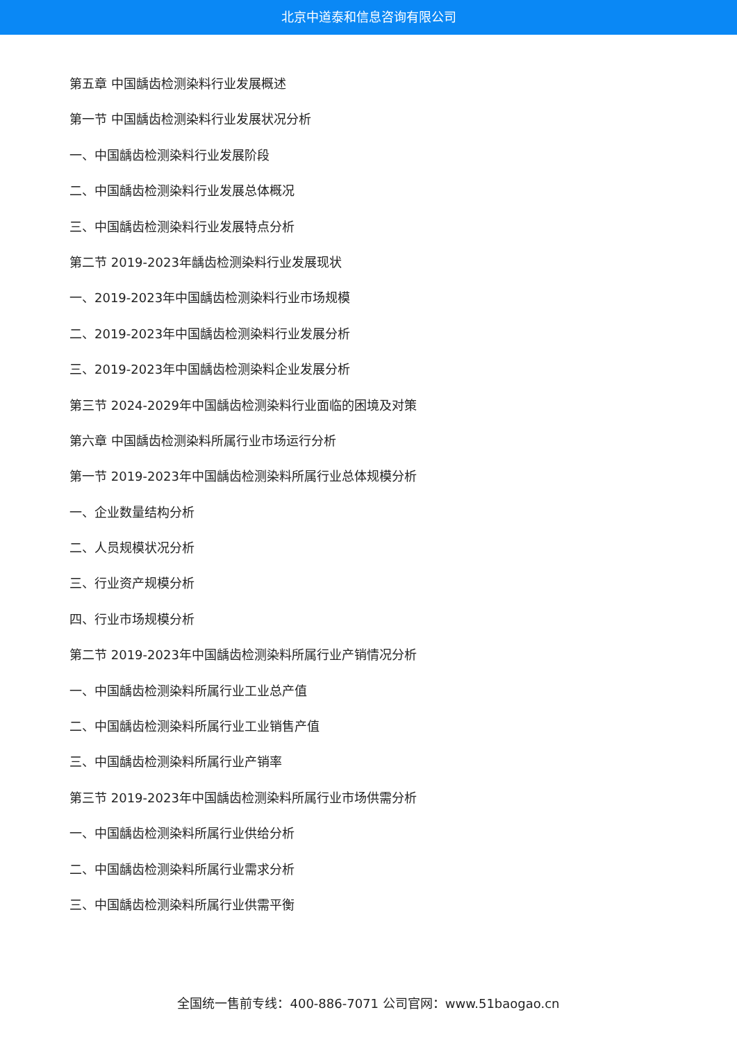北京中道泰和信息咨询有限公司
第五章 中国龋齿检测染料行业发展概述
第一节 中国龋齿检测染料行业发展状况分析
一、中国龋齿检测染料行业发展阶段
二、中国龋齿检测染料行业发展总体概况
三、中国龋齿检测染料行业发展特点分析
第二节 2019-2023年龋齿检测染料行业发展现状
一、2019-2023年中国龋齿检测染料行业市场规模
二、2019-2023年中国龋齿检测染料行业发展分析
三、2019-2023年中国龋齿检测染料企业发展分析
第三节 2024-2029年中国龋齿检测染料行业面临的困境及对策
第六章 中国龋齿检测染料所属行业市场运行分析
第一节 2019-2023年中国龋齿检测染料所属行业总体规模分析
一、企业数量结构分析
二、人员规模状况分析
三、行业资产规模分析
四、行业市场规模分析
第二节 2019-2023年中国龋齿检测染料所属行业产销情况分析
一、中国龋齿检测染料所属行业工业总产值
二、中国龋齿检测染料所属行业工业销售产值
三、中国龋齿检测染料所属行业产销率
第三节 2019-2023年中国龋齿检测染料所属行业市场供需分析
一、中国龋齿检测染料所属行业供给分析
二、中国龋齿检测染料所属行业需求分析
三、中国龋齿检测染料所属行业供需平衡
全国统一售前专线：400-886-7071 公司官网：www.51baogao.cn